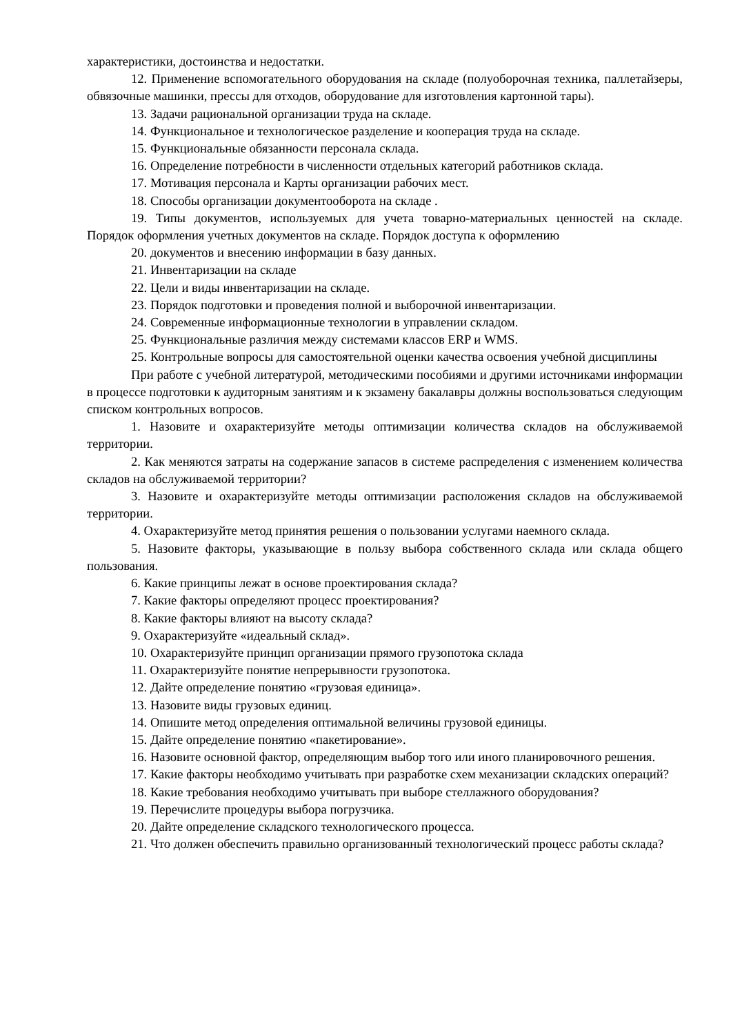характеристики, достоинства и недостатки.
12. Применение вспомогательного оборудования на складе (полуоборочная техника, паллетайзеры, обвязочные машинки, прессы для отходов, оборудование для изготовления картонной тары).
13. Задачи рациональной организации труда на складе.
14. Функциональное и технологическое разделение и кооперация труда на складе.
15. Функциональные обязанности персонала склада.
16. Определение потребности в численности отдельных категорий работников склада.
17. Мотивация персонала и Карты организации рабочих мест.
18. Способы организации документооборота на складе .
19. Типы документов, используемых для учета товарно-материальных ценностей на складе. Порядок оформления учетных документов на складе. Порядок доступа к оформлению
20. документов и внесению информации в базу данных.
21. Инвентаризации на складе
22. Цели и виды инвентаризации на складе.
23. Порядок подготовки и проведения полной и выборочной инвентаризации.
24. Современные информационные технологии в управлении складом.
25. Функциональные различия между системами классов ERP и WMS.
25. Контрольные вопросы для самостоятельной оценки качества освоения учебной дисциплины
При работе с учебной литературой, методическими пособиями и другими источниками информации в процессе подготовки к аудиторным занятиям и к экзамену бакалавры должны воспользоваться следующим списком контрольных вопросов.
1. Назовите и охарактеризуйте методы оптимизации количества складов на обслуживаемой территории.
2. Как меняются затраты на содержание запасов в системе распределения с изменением количества складов на обслуживаемой территории?
3. Назовите и охарактеризуйте методы оптимизации расположения складов на обслуживаемой территории.
4. Охарактеризуйте метод принятия решения о пользовании услугами наемного склада.
5. Назовите факторы, указывающие в пользу выбора собственного склада или склада общего пользования.
6. Какие принципы лежат в основе проектирования склада?
7. Какие факторы определяют процесс проектирования?
8. Какие факторы влияют на высоту склада?
9. Охарактеризуйте «идеальный склад».
10. Охарактеризуйте принцип организации прямого грузопотока склада
11. Охарактеризуйте понятие непрерывности грузопотока.
12. Дайте определение понятию «грузовая единица».
13. Назовите виды грузовых единиц.
14. Опишите метод определения оптимальной величины грузовой единицы.
15. Дайте определение понятию «пакетирование».
16. Назовите основной фактор, определяющим выбор того или иного планировочного решения.
17. Какие факторы необходимо учитывать при разработке схем механизации складских операций?
18. Какие требования необходимо учитывать при выборе стеллажного оборудования?
19. Перечислите процедуры выбора погрузчика.
20. Дайте определение складского технологического процесса.
21. Что должен обеспечить правильно организованный технологический процесс работы склада?